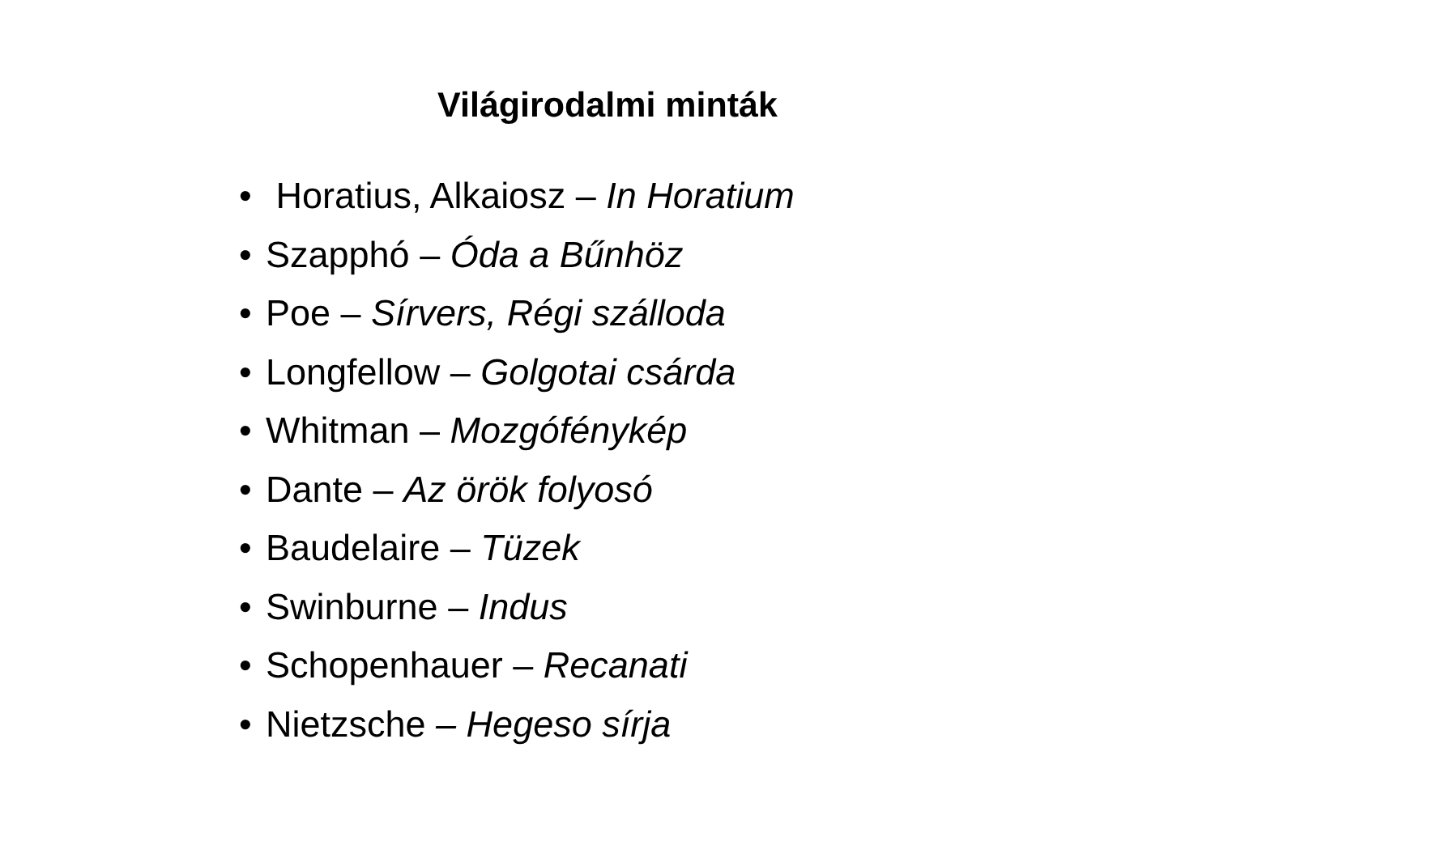Világirodalmi minták
• Horatius, Alkaiosz – In Horatium
• Szapphó – Óda a Bűnhöz
• Poe – Sírvers, Régi szálloda
• Longfellow – Golgotai csárda
• Whitman – Mozgófénykép
• Dante – Az örök folyosó
• Baudelaire – Tüzek
• Swinburne – Indus
• Schopenhauer – Recanati
• Nietzsche – Hegeso sírja